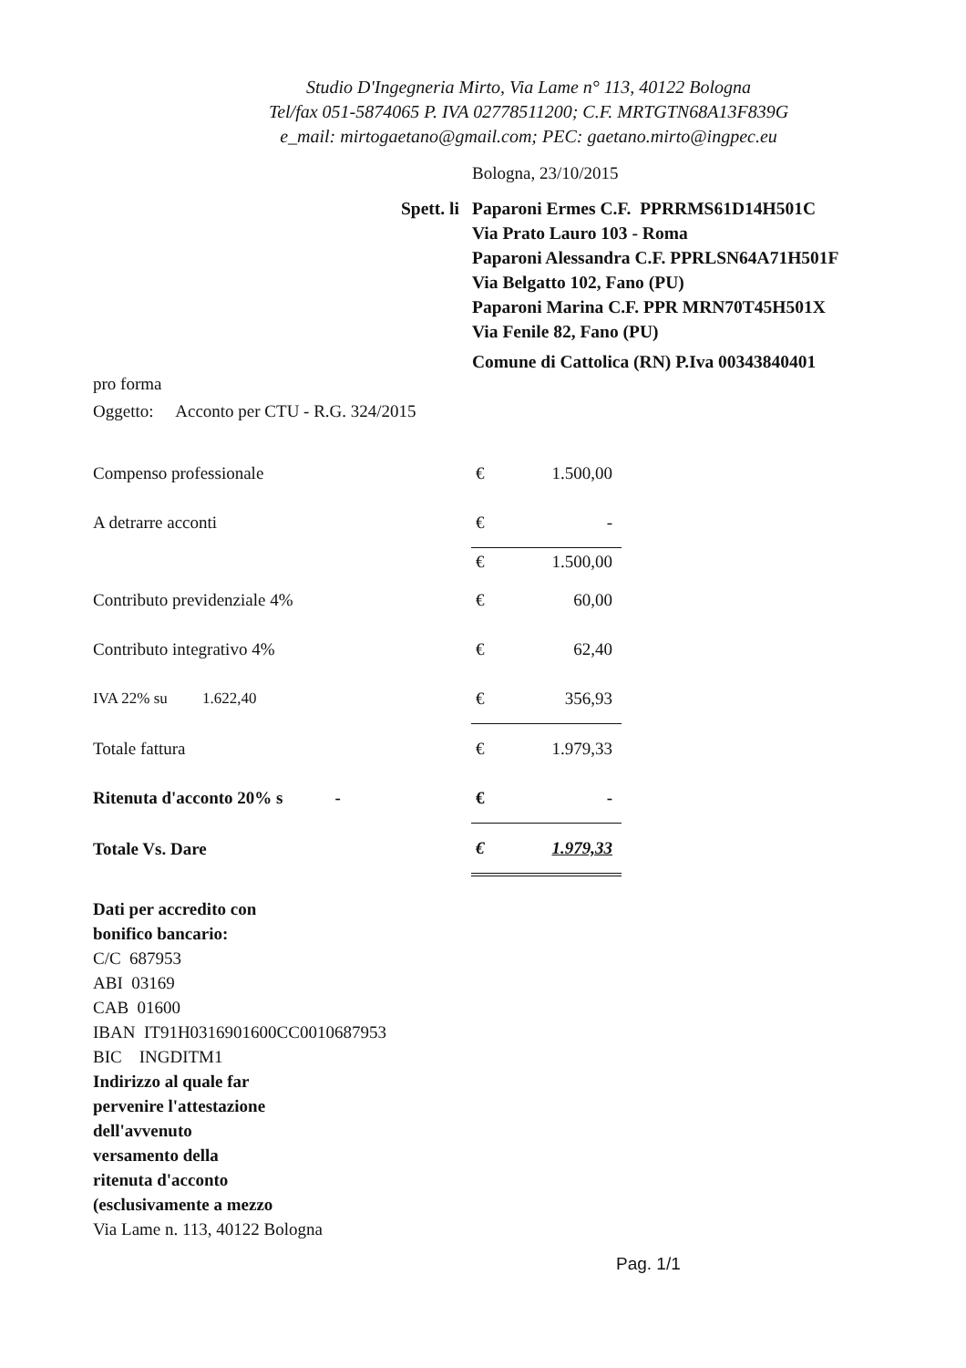Studio D'Ingegneria Mirto, Via Lame n° 113, 40122 Bologna
Tel/fax 051-5874065 P. IVA 02778511200; C.F. MRTGTN68A13F839G
e_mail: mirtogaetano@gmail.com; PEC: gaetano.mirto@ingpec.eu
Bologna, 23/10/2015
Spett. li Paparoni Ermes C.F. PPRRMS61D14H501C
Via Prato Lauro 103 - Roma
Paparoni Alessandra C.F. PPRLSN64A71H501F
Via Belgatto 102, Fano (PU)
Paparoni Marina C.F. PPR MRN70T45H501X
Via Fenile 82, Fano (PU)
Comune di Cattolica (RN) P.Iva 00343840401
pro forma
Oggetto: Acconto per CTU - R.G. 324/2015
| Compenso professionale | € | 1.500,00 |
| A detrarre acconti | € | - |
| | € | 1.500,00 |
| Contributo previdenziale 4% | € | 60,00 |
| Contributo integrativo 4% | € | 62,40 |
| IVA 22% su 1.622,40 | € | 356,93 |
| Totale fattura | € | 1.979,33 |
| Ritenuta d'acconto 20% s - | € | - |
| Totale Vs. Dare | € | 1.979,33 |
Dati per accredito con
bonifico bancario:
C/C 687953
ABI 03169
CAB 01600
IBAN IT91H0316901600CC0010687953
BIC INGDITM1
Indirizzo al quale far
pervenire l'attestazione
dell'avvenuto
versamento della
ritenuta d'acconto
(esclusivamente a mezzo
Via Lame n. 113, 40122 Bologna
Pag. 1/1